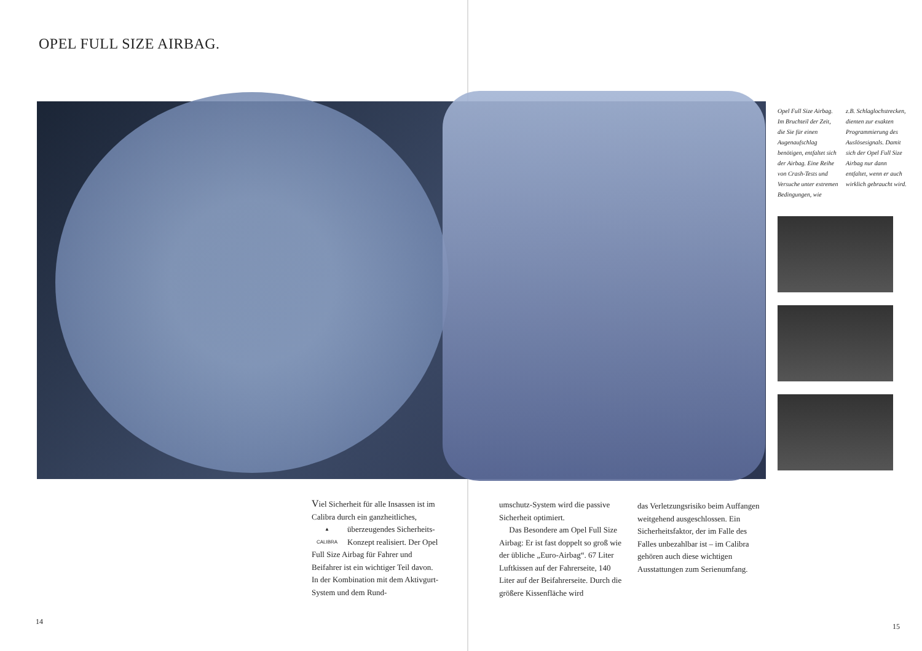OPEL FULL SIZE AIRBAG.
Opel Full Size Airbag. Im Bruchteil der Zeit, die Sie für einen Augenaufschlag benötigen, entfaltet sich der Airbag. Eine Reihe von Crash-Tests und Versuche unter extremen Bedingungen, wie
z.B. Schlaglochstrecken, dienten zur exakten Programmierung des Auslösesignals. Damit sich der Opel Full Size Airbag nur dann entfaltet, wenn er auch wirklich gebraucht wird.
Viel Sicherheit für alle Insassen ist im Calibra durch ein ganzheitliches, ▲
CALIBRA überzeugendes Sicherheits-Konzept realisiert. Der Opel Full Size Airbag für Fahrer und Beifahrer ist ein wichtiger Teil davon. In der Kombination mit dem Aktivgurt-System und dem Rund-
umschutz-System wird die passive Sicherheit optimiert.
Das Besondere am Opel Full Size Airbag: Er ist fast doppelt so groß wie der übliche „Euro-Airbag“. 67 Liter Luftkissen auf der Fahrerseite, 140 Liter auf der Beifahrerseite. Durch die größere Kissenfläche wird
das Verletzungsrisiko beim Auffangen weitgehend ausgeschlossen. Ein Sicherheitsfaktor, der im Falle des Falles unbezahlbar ist – im Calibra gehören auch diese wichtigen Ausstattungen zum Serienumfang.
14
15